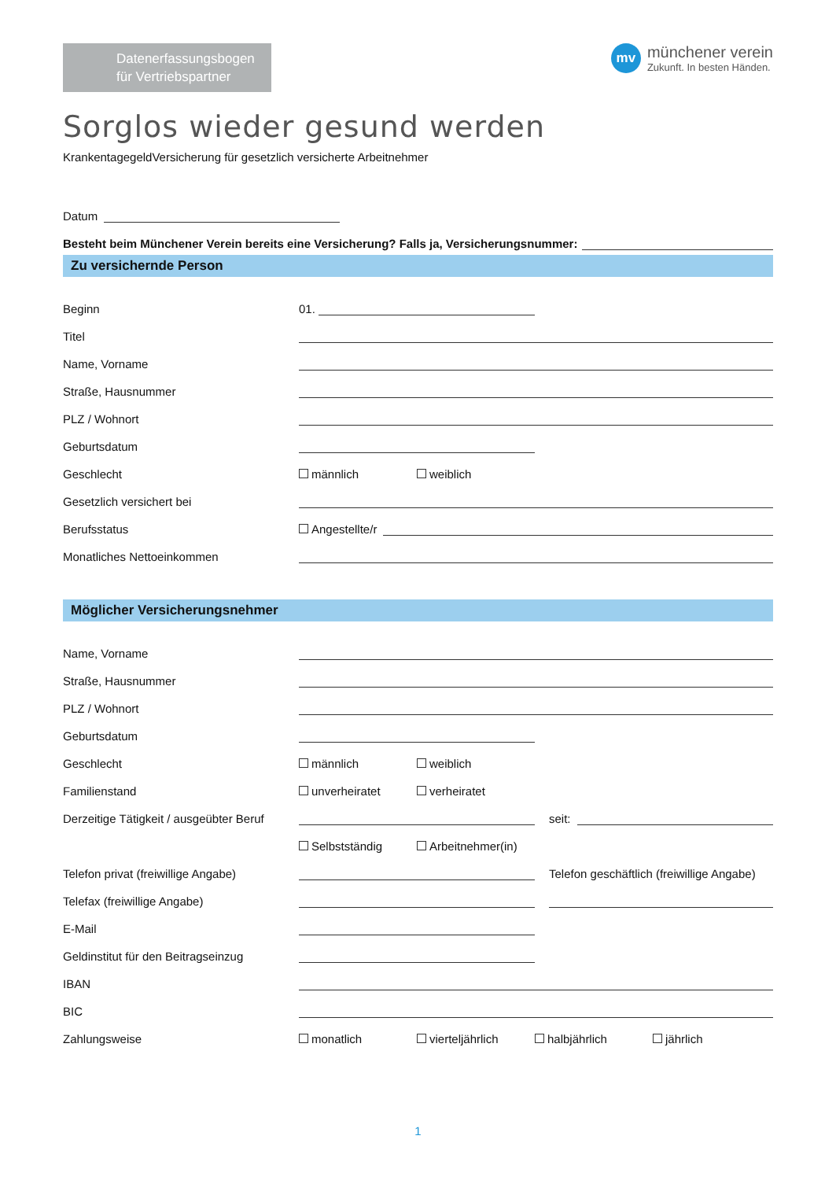Datenerfassungsbogen
für Vertriebspartner
mv
münchener verein
Zukunft. In besten Händen.
Sorglos wieder gesund werden
KrankentagegeldVersicherung für gesetzlich versicherte Arbeitnehmer
Datum
Besteht beim Münchener Verein bereits eine Versicherung? Falls ja, Versicherungsnummer:
Zu versichernde Person
Beginn
01.
Titel
Name, Vorname
Straße, Hausnummer
PLZ / Wohnort
Geburtsdatum
Geschlecht
männlich weiblich
Gesetzlich versichert bei
Berufsstatus
Angestellte/r
Monatliches Nettoeinkommen
Möglicher Versicherungsnehmer
Name, Vorname
Straße, Hausnummer
PLZ / Wohnort
Geburtsdatum
Geschlecht
männlich weiblich
Familienstand
unverheiratet verheiratet
Derzeitige Tätigkeit / ausgeübter Beruf
seit:
Selbstständig Arbeitnehmer(in)
Telefon privat (freiwillige Angabe)
Telefon geschäftlich (freiwillige Angabe)
Telefax (freiwillige Angabe)
E-Mail
Geldinstitut für den Beitragseinzug
IBAN
BIC
Zahlungsweise
monatlich vierteljährlich halbjährlich jährlich
1